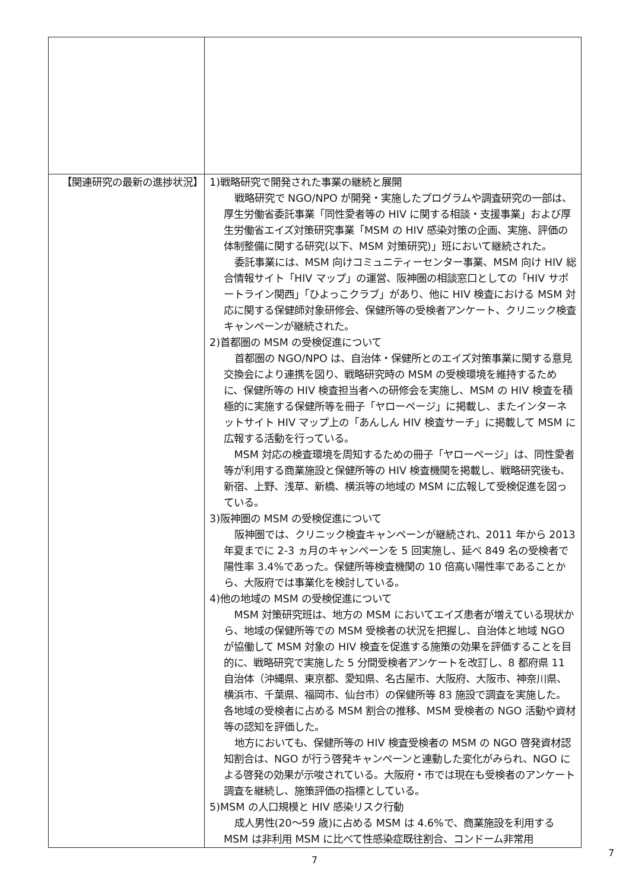| 【関連研究の最新の進捗状況】 | 1)戦略研究で開発された事業の継続と展開 戦略研究で NGO/NPO が開発・実施したプログラムや調査研究の一部は、厚生労働省委託事業「同性愛者等の HIV に関する相談・支援事業」および厚生労働省エイズ対策研究事業「MSM の HIV 感染対策の企画、実施、評価の体制整備に関する研究(以下、MSM 対策研究)」班において継続された。 委託事業には、MSM 向けコミュニティーセンター事業、MSM 向け HIV 総合情報サイト「HIV マップ」の運営、阪神圏の相談窓口としての「HIV サポートライン関西」「ひよっこクラブ」があり、他に HIV 検査における MSM 対応に関する保健師対象研修会、保健所等の受検者アンケート、クリニック検査キャンペーンが継続された。 2)首都圏の MSM の受検促進について 首都圏の NGO/NPO は、自治体・保健所とのエイズ対策事業に関する意見交換会により連携を図り、戦略研究時の MSM の受検環境を維持するために、保健所等の HIV 検査担当者への研修会を実施し、MSM の HIV 検査を積極的に実施する保健所等を冊子「ヤローページ」に掲載し、またインターネットサイト HIV マップ上の「あんしん HIV 検査サーチ」に掲載して MSM に広報する活動を行っている。 MSM 対応の検査環境を周知するための冊子「ヤローページ」は、同性愛者等が利用する商業施設と保健所等の HIV 検査機関を掲載し、戦略研究後も、新宿、上野、浅草、新橋、横浜等の地域の MSM に広報して受検促進を図っている。 3)阪神圏の MSM の受検促進について 阪神圏では、クリニック検査キャンペーンが継続され、2011 年から 2013 年夏までに 2-3 ヵ月のキャンペーンを 5 回実施し、延べ 849 名の受検者で陽性率 3.4%であった。保健所等検査機関の 10 倍高い陽性率であることから、大阪府では事業化を検討している。 4)他の地域の MSM の受検促進について MSM 対策研究班は、地方の MSM においてエイズ患者が増えている現状から、地域の保健所等での MSM 受検者の状況を把握し、自治体と地域 NGO が協働して MSM 対象の HIV 検査を促進する施策の効果を評価することを目的に、戦略研究で実施した 5 分間受検者アンケートを改訂し、8 都府県 11 自治体（沖縄県、東京都、愛知県、名古屋市、大阪府、大阪市、神奈川県、横浜市、千葉県、福岡市、仙台市）の保健所等 83 施設で調査を実施した。各地域の受検者に占める MSM 割合の推移、MSM 受検者の NGO 活動や資材等の認知を評価した。 地方においても、保健所等の HIV 検査受検者の MSM の NGO 啓発資材認知割合は、NGO が行う啓発キャンペーンと連動した変化がみられ、NGO による啓発の効果が示唆されている。大阪府・市では現在も受検者のアンケート調査を継続し、施策評価の指標としている。 5)MSM の人口規模と HIV 感染リスク行動 成人男性(20～59 歳)に占める MSM は 4.6%で、商業施設を利用する MSM は非利用 MSM に比べて性感染症既往割合、コンドーム非常用 |
7
7